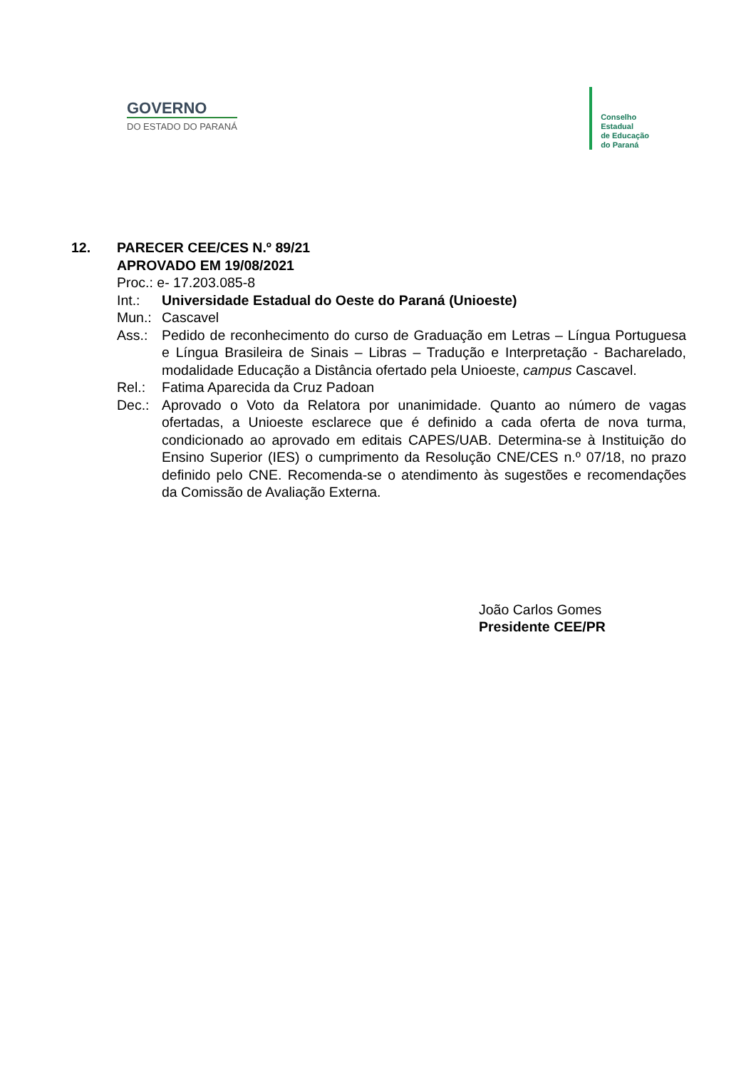GOVERNO
DO ESTADO DO PARANÁ
Conselho
Estadual
de Educação
do Paraná
12. PARECER CEE/CES N.º 89/21
APROVADO EM 19/08/2021
Proc.: e- 17.203.085-8
Int.: Universidade Estadual do Oeste do Paraná (Unioeste)
Mun.: Cascavel
Ass.: Pedido de reconhecimento do curso de Graduação em Letras – Língua Portuguesa e Língua Brasileira de Sinais – Libras – Tradução e Interpretação - Bacharelado, modalidade Educação a Distância ofertado pela Unioeste, campus Cascavel.
Rel.: Fatima Aparecida da Cruz Padoan
Dec.: Aprovado o Voto da Relatora por unanimidade. Quanto ao número de vagas ofertadas, a Unioeste esclarece que é definido a cada oferta de nova turma, condicionado ao aprovado em editais CAPES/UAB. Determina-se à Instituição do Ensino Superior (IES) o cumprimento da Resolução CNE/CES n.º 07/18, no prazo definido pelo CNE. Recomenda-se o atendimento às sugestões e recomendações da Comissão de Avaliação Externa.
João Carlos Gomes
Presidente CEE/PR